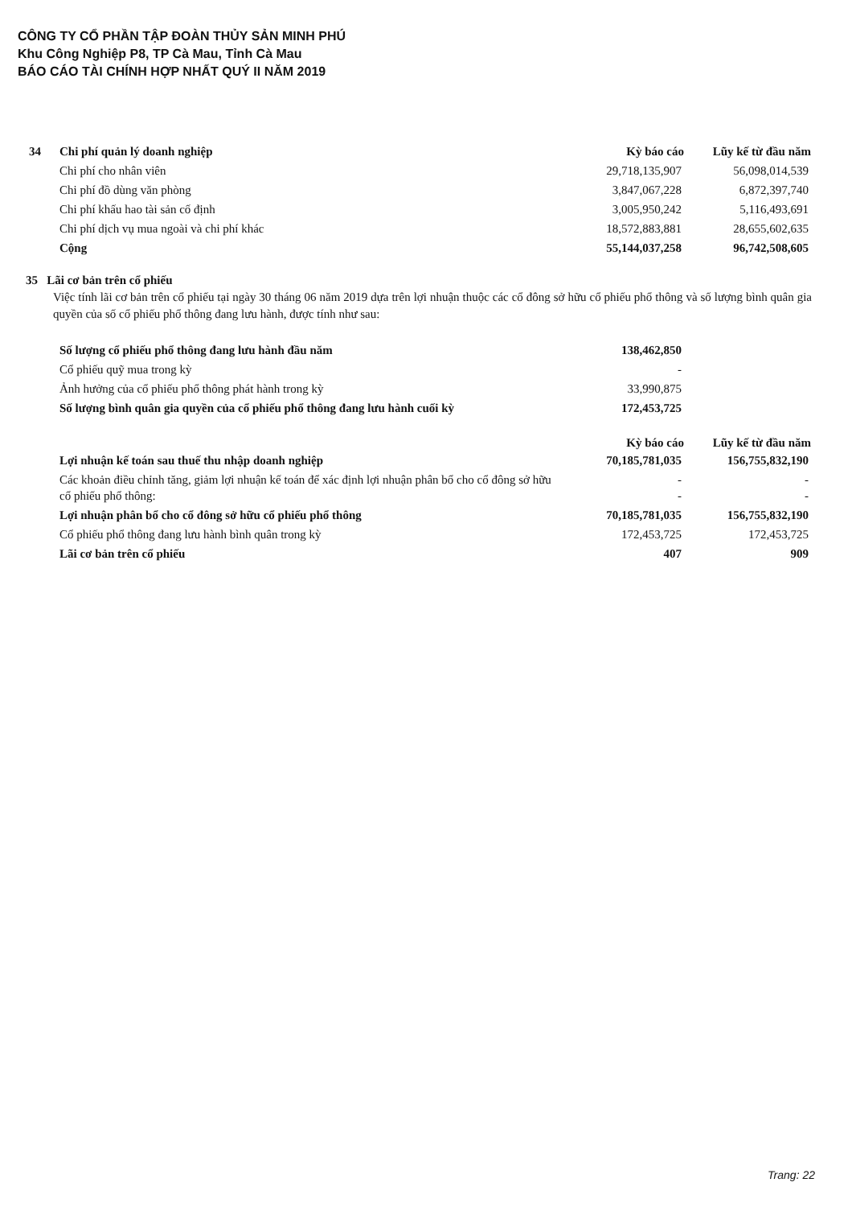CÔNG TY CỔ PHẦN TẬP ĐOÀN THỦY SẢN MINH PHÚ
Khu Công Nghiệp P8, TP Cà Mau, Tỉnh Cà Mau
BÁO CÁO TÀI CHÍNH HỢP NHẤT QUÝ II NĂM 2019
| 34 | Chi phí quản lý doanh nghiệp | Kỳ báo cáo | Lũy kế từ đầu năm |
| | Chi phí cho nhân viên | 29,718,135,907 | 56,098,014,539 |
| | Chi phí đồ dùng văn phòng | 3,847,067,228 | 6,872,397,740 |
| | Chi phí khấu hao tài sản cố định | 3,005,950,242 | 5,116,493,691 |
| | Chi phí dịch vụ mua ngoài và chi phí khác | 18,572,883,881 | 28,655,602,635 |
| | Cộng | 55,144,037,258 | 96,742,508,605 |
35 Lãi cơ bản trên cổ phiếu
Việc tính lãi cơ bản trên cổ phiếu tại ngày 30 tháng 06 năm 2019 dựa trên lợi nhuận thuộc các cổ đông sở hữu cổ phiếu phổ thông và số lượng bình quân gia quyền của số cổ phiếu phổ thông đang lưu hành, được tính như sau:
| | Số lượng cổ phiếu phổ thông đang lưu hành đầu năm | 138,462,850 | |
| | Cổ phiếu quỹ mua trong kỳ | - | |
| | Ảnh hưởng của cổ phiếu phổ thông phát hành trong kỳ | 33,990,875 | |
| | Số lượng bình quân gia quyền của cổ phiếu phổ thông đang lưu hành cuối kỳ | 172,453,725 | |
| | | Kỳ báo cáo | Lũy kế từ đầu năm |
| | Lợi nhuận kế toán sau thuế thu nhập doanh nghiệp | 70,185,781,035 | 156,755,832,190 |
| | Các khoản điều chỉnh tăng, giảm lợi nhuận kế toán để xác định lợi nhuận phân bổ cho cổ đông sở hữu cổ phiếu phổ thông: | - - | - - |
| | Lợi nhuận phân bổ cho cổ đông sở hữu cổ phiếu phổ thông | 70,185,781,035 | 156,755,832,190 |
| | Cổ phiếu phổ thông đang lưu hành bình quân trong kỳ | 172,453,725 | 172,453,725 |
| | Lãi cơ bản trên cổ phiếu | 407 | 909 |
Trang: 22